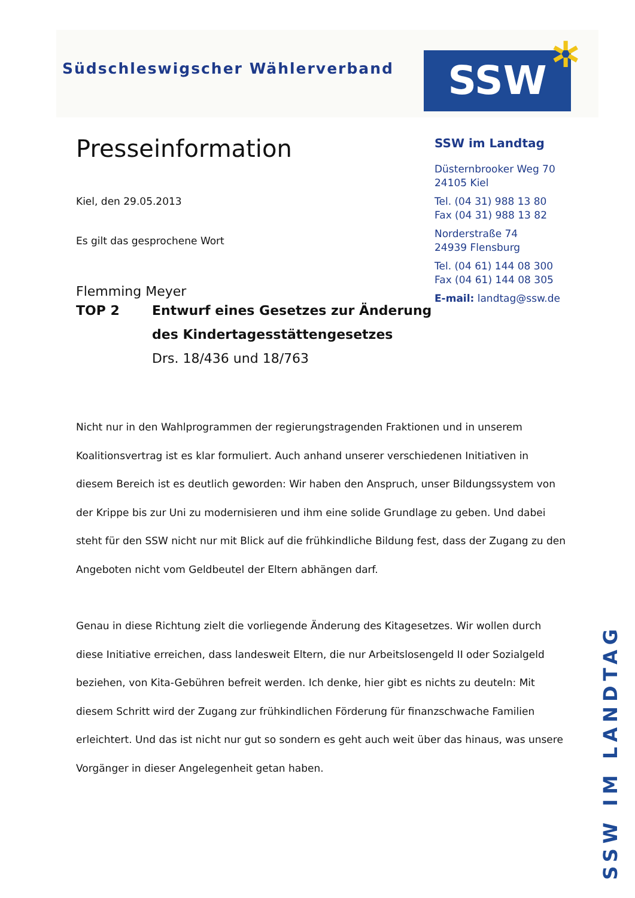Südschleswigscher Wählerverband
SSW ✲
Presseinformation
Kiel, den 29.05.2013
Es gilt das gesprochene Wort
Flemming Meyer
TOP 2 Entwurf eines Gesetzes zur Änderung
des Kindertagesstättengesetzes
Drs. 18/436 und 18/763
SSW im Landtag
Düsternbrooker Weg 70
24105 Kiel
Tel. (04 31) 988 13 80
Fax (04 31) 988 13 82
Norderstraße 74
24939 Flensburg
Tel. (04 61) 144 08 300
Fax (04 61) 144 08 305
E-mail: landtag@ssw.de
Nicht nur in den Wahlprogrammen der regierungstragenden Fraktionen und in unserem Koalitionsvertrag ist es klar formuliert. Auch anhand unserer verschiedenen Initiativen in diesem Bereich ist es deutlich geworden: Wir haben den Anspruch, unser Bildungssystem von der Krippe bis zur Uni zu modernisieren und ihm eine solide Grundlage zu geben. Und dabei steht für den SSW nicht nur mit Blick auf die frühkindliche Bildung fest, dass der Zugang zu den Angeboten nicht vom Geldbeutel der Eltern abhängen darf.
Genau in diese Richtung zielt die vorliegende Änderung des Kitagesetzes. Wir wollen durch diese Initiative erreichen, dass landesweit Eltern, die nur Arbeitslosengeld II oder Sozialgeld beziehen, von Kita-Gebühren befreit werden. Ich denke, hier gibt es nichts zu deuteln: Mit diesem Schritt wird der Zugang zur frühkindlichen Förderung für finanzschwache Familien erleichtert. Und das ist nicht nur gut so sondern es geht auch weit über das hinaus, was unsere Vorgänger in dieser Angelegenheit getan haben.
SSW IM LANDTAG